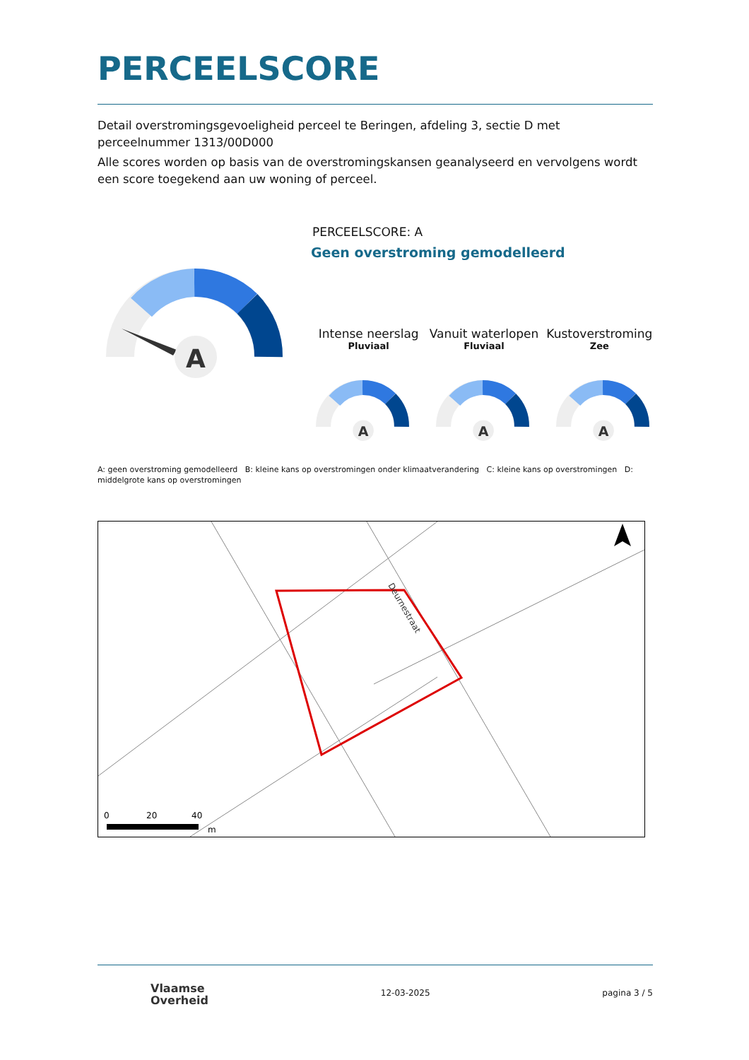PERCEELSCORE
Detail overstromingsgevoeligheid perceel te Beringen, afdeling 3, sectie D met perceelnummer 1313/00D000
Alle scores worden op basis van de overstromingskansen geanalyseerd en vervolgens wordt een score toegekend aan uw woning of perceel.
A
PERCEELSCORE: A
Geen overstroming gemodelleerd
Intense neerslag
Pluviaal
Vanuit waterlopen
Fluviaal
Kustoverstroming
Zee
A
A
A
A: geen overstroming gemodelleerd B: kleine kans op overstromingen onder klimaatverandering C: kleine kans op overstromingen D: middelgrote kans op overstromingen
Deurnestraat
0
20
40
m
Vlaamse
Overheid
12-03-2025 pagina 3 / 5